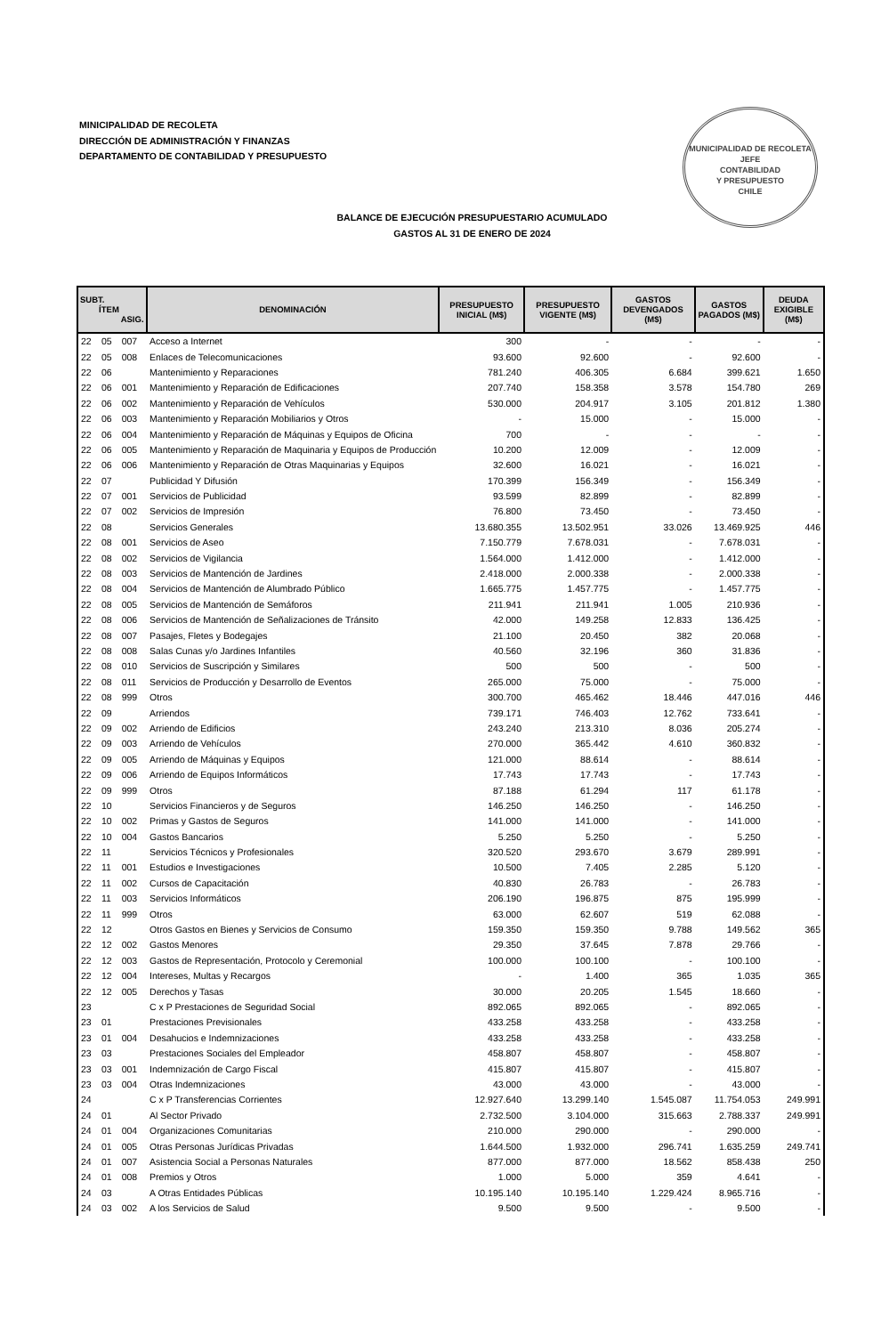MINICIPALIDAD DE RECOLETA
DIRECCIÓN DE ADMINISTRACIÓN Y FINANZAS
DEPARTAMENTO DE CONTABILIDAD Y PRESUPUESTO
MUNICIPALIDAD DE RECOLETA
JEFE
CONTABILIDAD
Y PRESUPUESTO
CHILE
BALANCE DE EJECUCIÓN PRESUPUESTARIO ACUMULADO
GASTOS AL 31 DE ENERO DE 2024
| SUBT. ÍTEM ASIG. | | | DENOMINACIÓN | PRESUPUESTO INICIAL (M$) | PRESUPUESTO VIGENTE (M$) | GASTOS DEVENGADOS (M$) | GASTOS PAGADOS (M$) | DEUDA EXIGIBLE (M$) |
| --- | --- | --- | --- | --- | --- | --- | --- | --- |
| 22 | 05 | 007 | Acceso a Internet | 300 | - | - | - | - |
| 22 | 05 | 008 | Enlaces de Telecomunicaciones | 93.600 | 92.600 | - | 92.600 | - |
| 22 | 06 | | Mantenimiento y Reparaciones | 781.240 | 406.305 | 6.684 | 399.621 | 1.650 |
| 22 | 06 | 001 | Mantenimiento y Reparación de Edificaciones | 207.740 | 158.358 | 3.578 | 154.780 | 269 |
| 22 | 06 | 002 | Mantenimiento y Reparación de Vehículos | 530.000 | 204.917 | 3.105 | 201.812 | 1.380 |
| 22 | 06 | 003 | Mantenimiento y Reparación Mobiliarios y Otros | - | 15.000 | - | 15.000 | - |
| 22 | 06 | 004 | Mantenimiento y Reparación de Máquinas y Equipos de Oficina | 700 | - | - | - | - |
| 22 | 06 | 005 | Mantenimiento y Reparación de Maquinaria y Equipos de Producción | 10.200 | 12.009 | - | 12.009 | - |
| 22 | 06 | 006 | Mantenimiento y Reparación de Otras Maquinarias y Equipos | 32.600 | 16.021 | - | 16.021 | - |
| 22 | 07 | | Publicidad Y Difusión | 170.399 | 156.349 | - | 156.349 | - |
| 22 | 07 | 001 | Servicios de Publicidad | 93.599 | 82.899 | - | 82.899 | - |
| 22 | 07 | 002 | Servicios de Impresión | 76.800 | 73.450 | - | 73.450 | - |
| 22 | 08 | | Servicios Generales | 13.680.355 | 13.502.951 | 33.026 | 13.469.925 | 446 |
| 22 | 08 | 001 | Servicios de Aseo | 7.150.779 | 7.678.031 | - | 7.678.031 | - |
| 22 | 08 | 002 | Servicios de Vigilancia | 1.564.000 | 1.412.000 | - | 1.412.000 | - |
| 22 | 08 | 003 | Servicios de Mantención de Jardines | 2.418.000 | 2.000.338 | - | 2.000.338 | - |
| 22 | 08 | 004 | Servicios de Mantención de Alumbrado Público | 1.665.775 | 1.457.775 | - | 1.457.775 | - |
| 22 | 08 | 005 | Servicios de Mantención de Semáforos | 211.941 | 211.941 | 1.005 | 210.936 | - |
| 22 | 08 | 006 | Servicios de Mantención de Señalizaciones de Tránsito | 42.000 | 149.258 | 12.833 | 136.425 | - |
| 22 | 08 | 007 | Pasajes, Fletes y Bodegajes | 21.100 | 20.450 | 382 | 20.068 | - |
| 22 | 08 | 008 | Salas Cunas y/o Jardines Infantiles | 40.560 | 32.196 | 360 | 31.836 | - |
| 22 | 08 | 010 | Servicios de Suscripción y Similares | 500 | 500 | - | 500 | - |
| 22 | 08 | 011 | Servicios de Producción y Desarrollo de Eventos | 265.000 | 75.000 | - | 75.000 | - |
| 22 | 08 | 999 | Otros | 300.700 | 465.462 | 18.446 | 447.016 | 446 |
| 22 | 09 | | Arriendos | 739.171 | 746.403 | 12.762 | 733.641 | - |
| 22 | 09 | 002 | Arriendo de Edificios | 243.240 | 213.310 | 8.036 | 205.274 | - |
| 22 | 09 | 003 | Arriendo de Vehículos | 270.000 | 365.442 | 4.610 | 360.832 | - |
| 22 | 09 | 005 | Arriendo de Máquinas y Equipos | 121.000 | 88.614 | - | 88.614 | - |
| 22 | 09 | 006 | Arriendo de Equipos Informáticos | 17.743 | 17.743 | - | 17.743 | - |
| 22 | 09 | 999 | Otros | 87.188 | 61.294 | 117 | 61.178 | - |
| 22 | 10 | | Servicios Financieros y de Seguros | 146.250 | 146.250 | - | 146.250 | - |
| 22 | 10 | 002 | Primas y Gastos de Seguros | 141.000 | 141.000 | - | 141.000 | - |
| 22 | 10 | 004 | Gastos Bancarios | 5.250 | 5.250 | - | 5.250 | - |
| 22 | 11 | | Servicios Técnicos y Profesionales | 320.520 | 293.670 | 3.679 | 289.991 | - |
| 22 | 11 | 001 | Estudios e Investigaciones | 10.500 | 7.405 | 2.285 | 5.120 | - |
| 22 | 11 | 002 | Cursos de Capacitación | 40.830 | 26.783 | - | 26.783 | - |
| 22 | 11 | 003 | Servicios Informáticos | 206.190 | 196.875 | 875 | 195.999 | - |
| 22 | 11 | 999 | Otros | 63.000 | 62.607 | 519 | 62.088 | - |
| 22 | 12 | | Otros Gastos en Bienes y Servicios de Consumo | 159.350 | 159.350 | 9.788 | 149.562 | 365 |
| 22 | 12 | 002 | Gastos Menores | 29.350 | 37.645 | 7.878 | 29.766 | - |
| 22 | 12 | 003 | Gastos de Representación, Protocolo y Ceremonial | 100.000 | 100.100 | - | 100.100 | - |
| 22 | 12 | 004 | Intereses, Multas y Recargos | - | 1.400 | 365 | 1.035 | 365 |
| 22 | 12 | 005 | Derechos y Tasas | 30.000 | 20.205 | 1.545 | 18.660 | - |
| 23 | | | C x P Prestaciones de Seguridad Social | 892.065 | 892.065 | - | 892.065 | - |
| 23 | 01 | | Prestaciones Previsionales | 433.258 | 433.258 | - | 433.258 | - |
| 23 | 01 | 004 | Desahucios e Indemnizaciones | 433.258 | 433.258 | - | 433.258 | - |
| 23 | 03 | | Prestaciones Sociales del Empleador | 458.807 | 458.807 | - | 458.807 | - |
| 23 | 03 | 001 | Indemnización de Cargo Fiscal | 415.807 | 415.807 | - | 415.807 | - |
| 23 | 03 | 004 | Otras Indemnizaciones | 43.000 | 43.000 | - | 43.000 | - |
| 24 | | | C x P Transferencias Corrientes | 12.927.640 | 13.299.140 | 1.545.087 | 11.754.053 | 249.991 |
| 24 | 01 | | Al Sector Privado | 2.732.500 | 3.104.000 | 315.663 | 2.788.337 | 249.991 |
| 24 | 01 | 004 | Organizaciones Comunitarias | 210.000 | 290.000 | - | 290.000 | - |
| 24 | 01 | 005 | Otras Personas Jurídicas Privadas | 1.644.500 | 1.932.000 | 296.741 | 1.635.259 | 249.741 |
| 24 | 01 | 007 | Asistencia Social a Personas Naturales | 877.000 | 877.000 | 18.562 | 858.438 | 250 |
| 24 | 01 | 008 | Premios y Otros | 1.000 | 5.000 | 359 | 4.641 | - |
| 24 | 03 | | A Otras Entidades Públicas | 10.195.140 | 10.195.140 | 1.229.424 | 8.965.716 | - |
| 24 | 03 | 002 | A los Servicios de Salud | 9.500 | 9.500 | - | 9.500 | - |